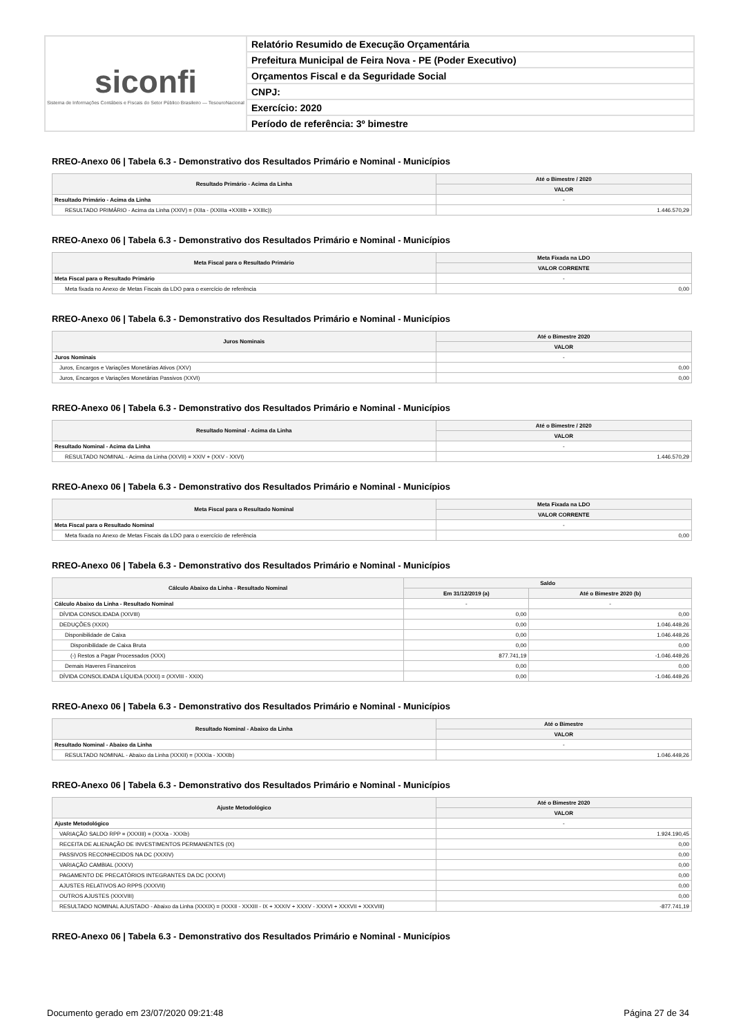siconfi
Sistema de Informações Contábeis e Fiscais do Setor Público Brasileiro — TesouroNacional
Relatório Resumido de Execução Orçamentária
Prefeitura Municipal de Feira Nova - PE (Poder Executivo)
Orçamentos Fiscal e da Seguridade Social
CNPJ:
Exercício: 2020
Período de referência: 3º bimestre
RREO-Anexo 06 | Tabela 6.3 - Demonstrativo dos Resultados Primário e Nominal - Municípios
| Resultado Primário - Acima da Linha | Até o Bimestre / 2020 |
| --- | --- |
| | VALOR |
| Resultado Primário - Acima da Linha | - |
| RESULTADO PRIMÁRIO - Acima da Linha (XXIV) = (XIIa - (XXIIIa +XXIIIb + XXIIIc)) | 1.446.570,29 |
RREO-Anexo 06 | Tabela 6.3 - Demonstrativo dos Resultados Primário e Nominal - Municípios
| Meta Fiscal para o Resultado Primário | Meta Fixada na LDO |
| --- | --- |
| | VALOR CORRENTE |
| Meta Fiscal para o Resultado Primário | - |
| Meta fixada no Anexo de Metas Fiscais da LDO para o exercício de referência | 0,00 |
RREO-Anexo 06 | Tabela 6.3 - Demonstrativo dos Resultados Primário e Nominal - Municípios
| Juros Nominais | Até o Bimestre 2020 |
| --- | --- |
| | VALOR |
| Juros Nominais | - |
| Juros, Encargos e Variações Monetárias Ativos (XXV) | 0,00 |
| Juros, Encargos e Variações Monetárias Passivos (XXVI) | 0,00 |
RREO-Anexo 06 | Tabela 6.3 - Demonstrativo dos Resultados Primário e Nominal - Municípios
| Resultado Nominal - Acima da Linha | Até o Bimestre / 2020 |
| --- | --- |
| | VALOR |
| Resultado Nominal - Acima da Linha | - |
| RESULTADO NOMINAL - Acima da Linha (XXVII) = XXIV + (XXV - XXVI) | 1.446.570,29 |
RREO-Anexo 06 | Tabela 6.3 - Demonstrativo dos Resultados Primário e Nominal - Municípios
| Meta Fiscal para o Resultado Nominal | Meta Fixada na LDO |
| --- | --- |
| | VALOR CORRENTE |
| Meta Fiscal para o Resultado Nominal | - |
| Meta fixada no Anexo de Metas Fiscais da LDO para o exercício de referência | 0,00 |
RREO-Anexo 06 | Tabela 6.3 - Demonstrativo dos Resultados Primário e Nominal - Municípios
| Cálculo Abaixo da Linha - Resultado Nominal | Saldo | |
| --- | --- | --- |
| | Em 31/12/2019 (a) | Até o Bimestre 2020 (b) |
| Cálculo Abaixo da Linha - Resultado Nominal | - | - |
| DÍVIDA CONSOLIDADA (XXVIII) | 0,00 | 0,00 |
| DEDUÇÕES (XXIX) | 0,00 | 1.046.449,26 |
| Disponibilidade de Caixa | 0,00 | 1.046.449,26 |
| Disponibilidade de Caixa Bruta | 0,00 | 0,00 |
| (-) Restos a Pagar Processados (XXX) | 877.741,19 | -1.046.449,26 |
| Demais Haveres Financeiros | 0,00 | 0,00 |
| DÍVIDA CONSOLIDADA LÍQUIDA (XXXI) = (XXVIII - XXIX) | 0,00 | -1.046.449,26 |
RREO-Anexo 06 | Tabela 6.3 - Demonstrativo dos Resultados Primário e Nominal - Municípios
| Resultado Nominal - Abaixo da Linha | Até o Bimestre |
| --- | --- |
| | VALOR |
| Resultado Nominal - Abaixo da Linha | - |
| RESULTADO NOMINAL - Abaixo da Linha (XXXII) = (XXXIa - XXXIb) | 1.046.449,26 |
RREO-Anexo 06 | Tabela 6.3 - Demonstrativo dos Resultados Primário e Nominal - Municípios
| Ajuste Metodológico | Até o Bimestre 2020 |
| --- | --- |
| | VALOR |
| Ajuste Metodológico | - |
| VARIAÇÃO SALDO RPP = (XXXIII) = (XXXa - XXXb) | 1.924.190,45 |
| RECEITA DE ALIENAÇÃO DE INVESTIMENTOS PERMANENTES (IX) | 0,00 |
| PASSIVOS RECONHECIDOS NA DC (XXXIV) | 0,00 |
| VARIAÇÃO CAMBIAL (XXXV) | 0,00 |
| PAGAMENTO DE PRECATÓRIOS INTEGRANTES DA DC (XXXVI) | 0,00 |
| AJUSTES RELATIVOS AO RPPS (XXXVII) | 0,00 |
| OUTROS AJUSTES (XXXVIII) | 0,00 |
| RESULTADO NOMINAL AJUSTADO - Abaixo da Linha (XXXIX) = (XXXII - XXXIII - IX + XXXIV + XXXV - XXXVI + XXXVII + XXXVIII) | -877.741,19 |
RREO-Anexo 06 | Tabela 6.3 - Demonstrativo dos Resultados Primário e Nominal - Municípios
Documento gerado em 23/07/2020 09:21:48 Página 27 de 34